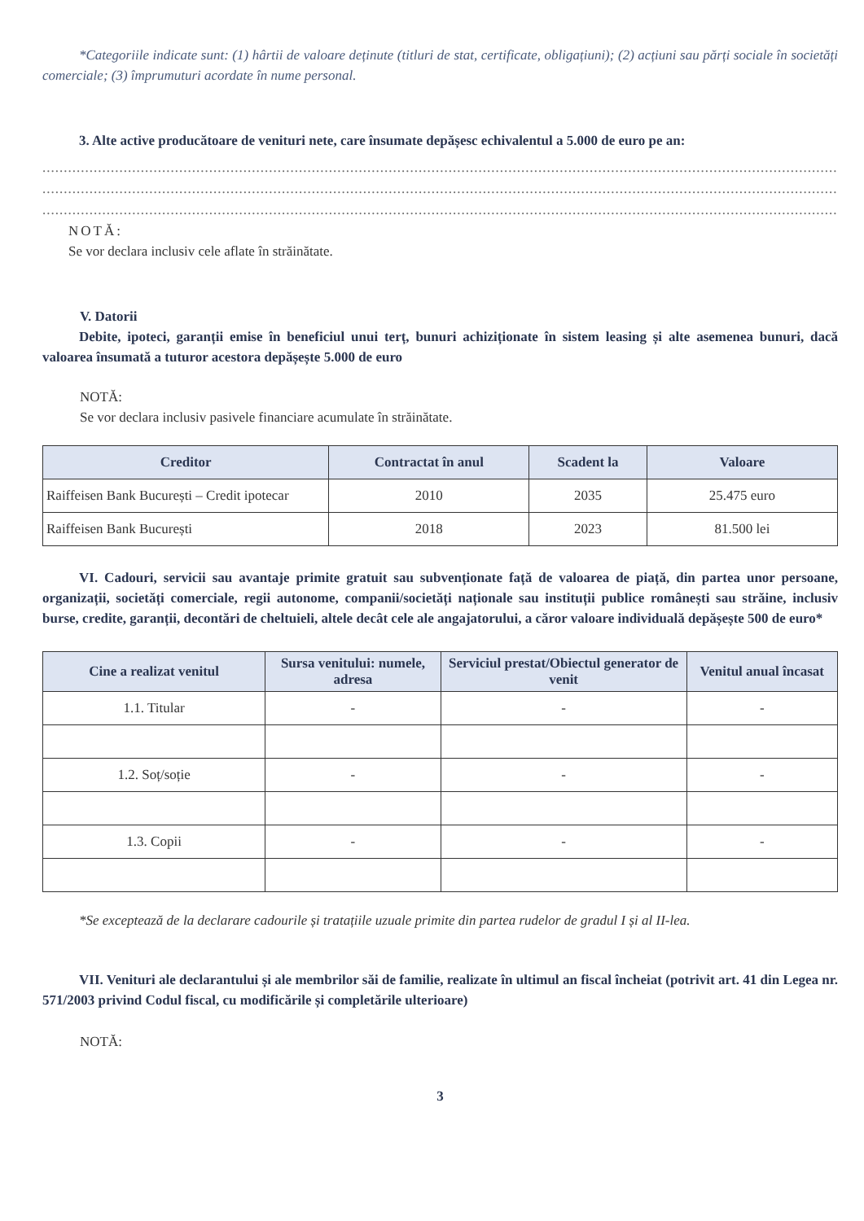*Categoriile indicate sunt: (1) hârtii de valoare deținute (titluri de stat, certificate, obligațiuni); (2) acțiuni sau părți sociale în societăți comerciale; (3) împrumuturi acordate în nume personal.
3. Alte active producătoare de venituri nete, care însumate depășesc echivalentul a 5.000 de euro pe an:
..........................................................................................................................................................................................
..........................................................................................................................................................................................
..........................................................................................................................................................................................
NOTĂ:
Se vor declara inclusiv cele aflate în străinătate.
V. Datorii
Debite, ipoteci, garanții emise în beneficiul unui terț, bunuri achiziționate în sistem leasing și alte asemenea bunuri, dacă valoarea însumată a tuturor acestora depășește 5.000 de euro
NOTĂ:
Se vor declara inclusiv pasivele financiare acumulate în străinătate.
| Creditor | Contractat în anul | Scadent la | Valoare |
| --- | --- | --- | --- |
| Raiffeisen Bank București – Credit ipotecar | 2010 | 2035 | 25.475 euro |
| Raiffeisen Bank București | 2018 | 2023 | 81.500 lei |
VI. Cadouri, servicii sau avantaje primite gratuit sau subvenționate față de valoarea de piață, din partea unor persoane, organizații, societăți comerciale, regii autonome, companii/societăți naționale sau instituții publice românești sau străine, inclusiv burse, credite, garanții, decontări de cheltuieli, altele decât cele ale angajatorului, a căror valoare individuală depășește 500 de euro*
| Cine a realizat venitul | Sursa venitului: numele, adresa | Serviciul prestat/Obiectul generator de venit | Venitul anual încasat |
| --- | --- | --- | --- |
| 1.1. Titular | - | - | - |
| 1.2. Soț/soție | - | - | - |
| 1.3. Copii | - | - | - |
*Se exceptează de la declarare cadourile și tratațiile uzuale primite din partea rudelor de gradul I și al II-lea.
VII. Venituri ale declarantului și ale membrilor săi de familie, realizate în ultimul an fiscal încheiat (potrivit art. 41 din Legea nr. 571/2003 privind Codul fiscal, cu modificările și completările ulterioare)
NOTĂ:
3